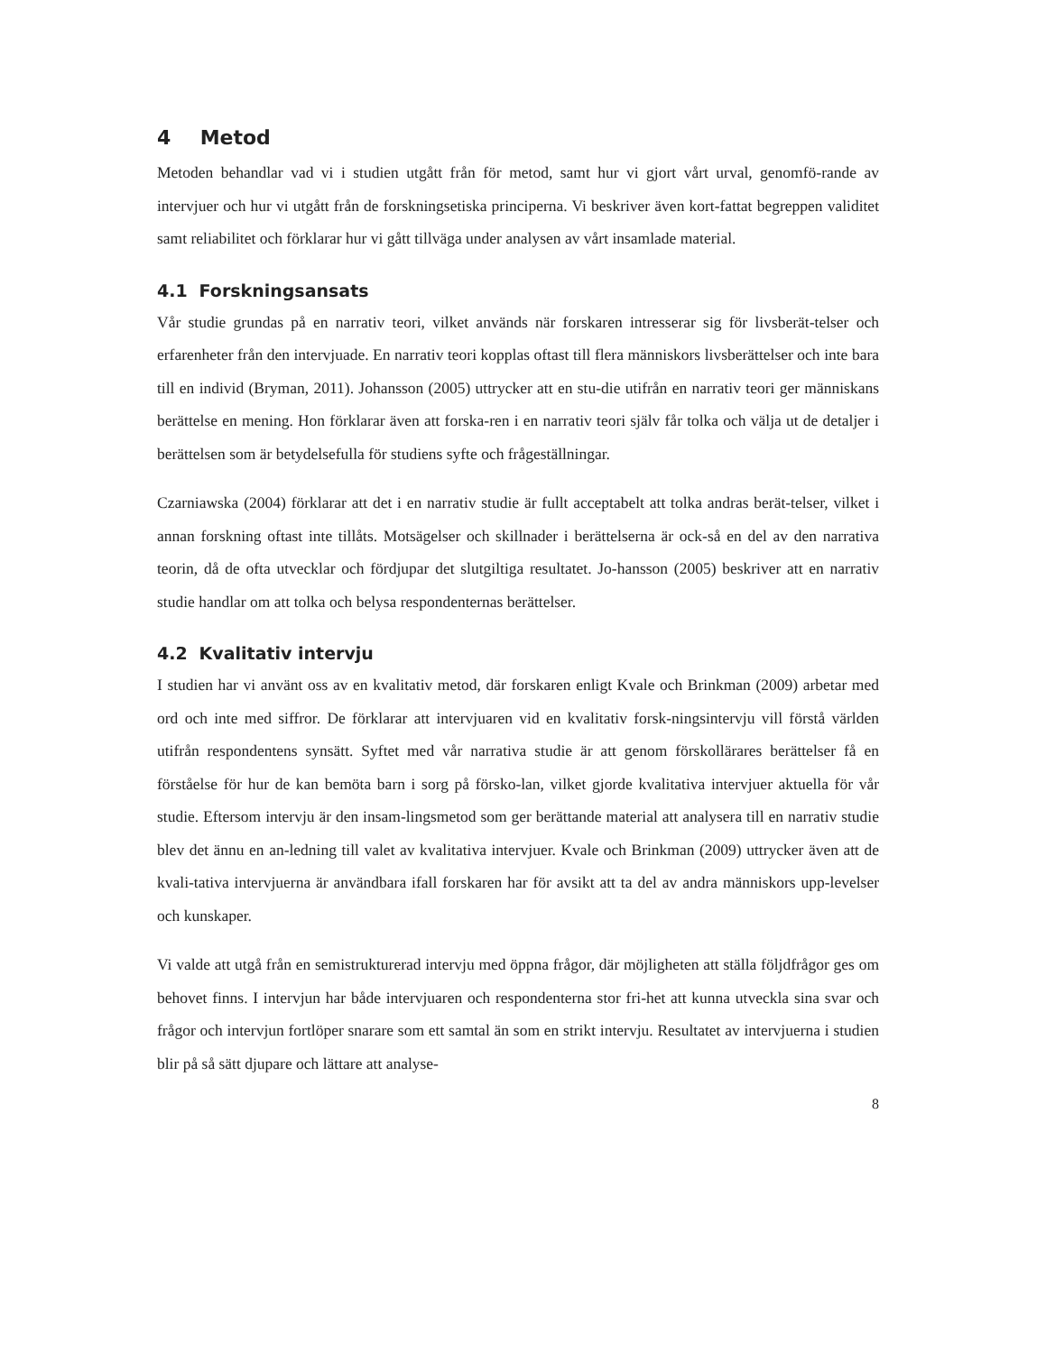4 Metod
Metoden behandlar vad vi i studien utgått från för metod, samt hur vi gjort vårt urval, genomfö-rande av intervjuer och hur vi utgått från de forskningsetiska principerna. Vi beskriver även kort-fattat begreppen validitet samt reliabilitet och förklarar hur vi gått tillväga under analysen av vårt insamlade material.
4.1 Forskningsansats
Vår studie grundas på en narrativ teori, vilket används när forskaren intresserar sig för livsberät-telser och erfarenheter från den intervjuade. En narrativ teori kopplas oftast till flera människors livsberättelser och inte bara till en individ (Bryman, 2011). Johansson (2005) uttrycker att en stu-die utifrån en narrativ teori ger människans berättelse en mening. Hon förklarar även att forska-ren i en narrativ teori själv får tolka och välja ut de detaljer i berättelsen som är betydelsefulla för studiens syfte och frågeställningar.
Czarniawska (2004) förklarar att det i en narrativ studie är fullt acceptabelt att tolka andras berät-telser, vilket i annan forskning oftast inte tillåts. Motsägelser och skillnader i berättelserna är ock-så en del av den narrativa teorin, då de ofta utvecklar och fördjupar det slutgiltiga resultatet. Jo-hansson (2005) beskriver att en narrativ studie handlar om att tolka och belysa respondenternas berättelser.
4.2 Kvalitativ intervju
I studien har vi använt oss av en kvalitativ metod, där forskaren enligt Kvale och Brinkman (2009) arbetar med ord och inte med siffror. De förklarar att intervjuaren vid en kvalitativ forsk-ningsintervju vill förstå världen utifrån respondentens synsätt. Syftet med vår narrativa studie är att genom förskollärares berättelser få en förståelse för hur de kan bemöta barn i sorg på försko-lan, vilket gjorde kvalitativa intervjuer aktuella för vår studie. Eftersom intervju är den insam-lingsmetod som ger berättande material att analysera till en narrativ studie blev det ännu en an-ledning till valet av kvalitativa intervjuer. Kvale och Brinkman (2009) uttrycker även att de kvali-tativa intervjuerna är användbara ifall forskaren har för avsikt att ta del av andra människors upp-levelser och kunskaper.
Vi valde att utgå från en semistrukturerad intervju med öppna frågor, där möjligheten att ställa följdfrågor ges om behovet finns. I intervjun har både intervjuaren och respondenterna stor fri-het att kunna utveckla sina svar och frågor och intervjun fortlöper snarare som ett samtal än som en strikt intervju. Resultatet av intervjuerna i studien blir på så sätt djupare och lättare att analyse-
8